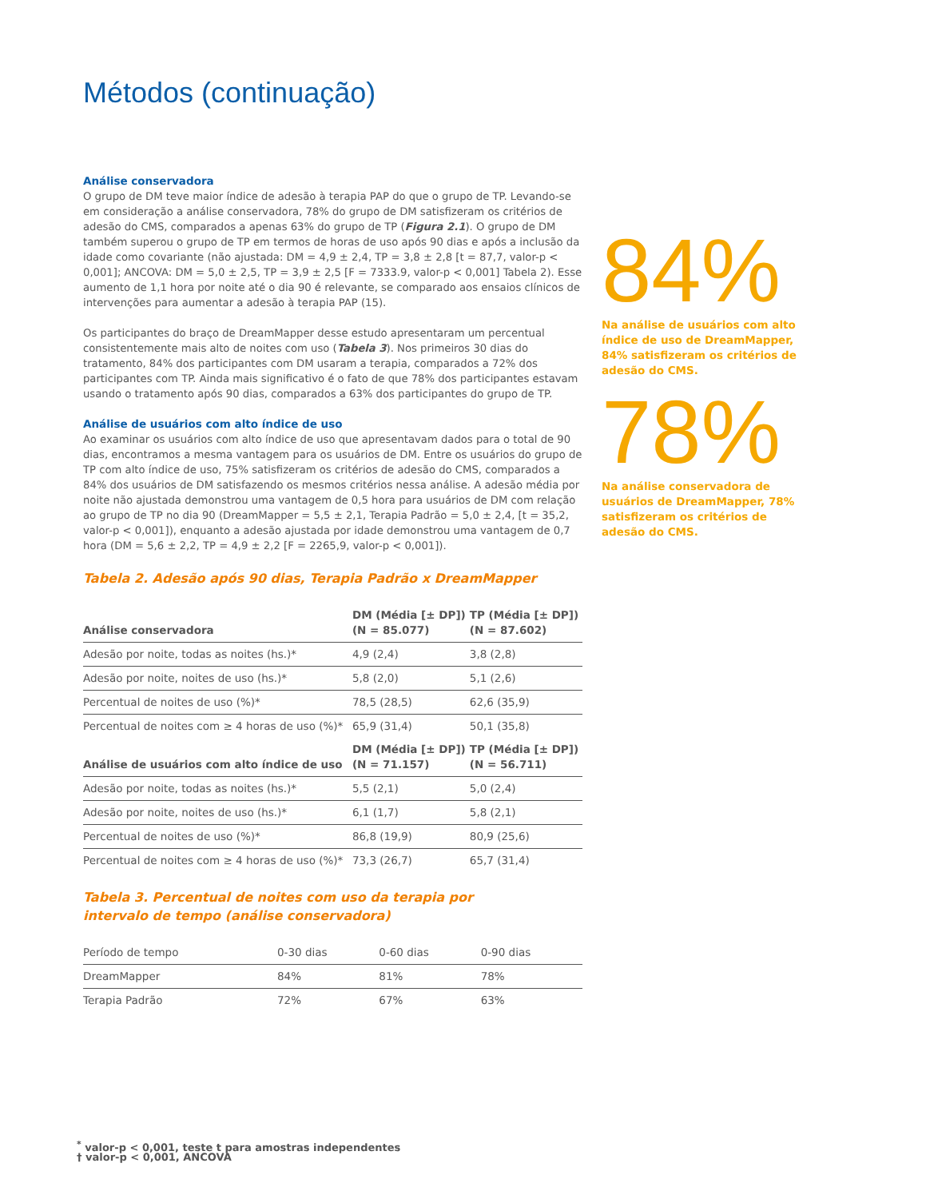Métodos (continuação)
Análise conservadora
O grupo de DM teve maior índice de adesão à terapia PAP do que o grupo de TP. Levando-se em consideração a análise conservadora, 78% do grupo de DM satisfizeram os critérios de adesão do CMS, comparados a apenas 63% do grupo de TP (Figura 2.1). O grupo de DM também superou o grupo de TP em termos de horas de uso após 90 dias e após a inclusão da idade como covariante (não ajustada: DM = 4,9 ± 2,4, TP = 3,8 ± 2,8 [t = 87,7, valor-p < 0,001]; ANCOVA: DM = 5,0 ± 2,5, TP = 3,9 ± 2,5 [F = 7333.9, valor-p < 0,001] Tabela 2). Esse aumento de 1,1 hora por noite até o dia 90 é relevante, se comparado aos ensaios clínicos de intervenções para aumentar a adesão à terapia PAP (15).
Os participantes do braço de DreamMapper desse estudo apresentaram um percentual consistentemente mais alto de noites com uso (Tabela 3). Nos primeiros 30 dias do tratamento, 84% dos participantes com DM usaram a terapia, comparados a 72% dos participantes com TP. Ainda mais significativo é o fato de que 78% dos participantes estavam usando o tratamento após 90 dias, comparados a 63% dos participantes do grupo de TP.
Análise de usuários com alto índice de uso
Ao examinar os usuários com alto índice de uso que apresentavam dados para o total de 90 dias, encontramos a mesma vantagem para os usuários de DM. Entre os usuários do grupo de TP com alto índice de uso, 75% satisfizeram os critérios de adesão do CMS, comparados a 84% dos usuários de DM satisfazendo os mesmos critérios nessa análise. A adesão média por noite não ajustada demonstrou uma vantagem de 0,5 hora para usuários de DM com relação ao grupo de TP no dia 90 (DreamMapper = 5,5 ± 2,1, Terapia Padrão = 5,0 ± 2,4, [t = 35,2, valor-p < 0,001]), enquanto a adesão ajustada por idade demonstrou uma vantagem de 0,7 hora (DM = 5,6 ± 2,2, TP = 4,9 ± 2,2 [F = 2265,9, valor-p < 0,001]).
Tabela 2. Adesão após 90 dias, Terapia Padrão x DreamMapper
| Análise conservadora | DM (Média [± DP]) (N = 85.077) | TP (Média [± DP]) (N = 87.602) |
| --- | --- | --- |
| Adesão por noite, todas as noites (hs.)* | 4,9 (2,4) | 3,8 (2,8) |
| Adesão por noite, noites de uso (hs.)* | 5,8 (2,0) | 5,1 (2,6) |
| Percentual de noites de uso (%)* | 78,5 (28,5) | 62,6 (35,9) |
| Percentual de noites com ≥ 4 horas de uso (%)* | 65,9 (31,4) | 50,1 (35,8) |
| Análise de usuários com alto índice de uso | DM (Média [± DP]) (N = 71.157) | TP (Média [± DP]) (N = 56.711) |
| Adesão por noite, todas as noites (hs.)* | 5,5 (2,1) | 5,0 (2,4) |
| Adesão por noite, noites de uso (hs.)* | 6,1 (1,7) | 5,8 (2,1) |
| Percentual de noites de uso (%)* | 86,8 (19,9) | 80,9 (25,6) |
| Percentual de noites com ≥ 4 horas de uso (%)* | 73,3 (26,7) | 65,7 (31,4) |
Tabela 3. Percentual de noites com uso da terapia por
intervalo de tempo (análise conservadora)
| Período de tempo | 0-30 dias | 0-60 dias | 0-90 dias |
| DreamMapper | 84% | 81% | 78% |
| Terapia Padrão | 72% | 67% | 63% |
<sup>*</sup> valor-p < 0,001, teste t para amostras independentes
† valor-p < 0,001, ANCOVA
84%
Na análise de usuários com alto índice de uso de DreamMapper, 84% satisfizeram os critérios de adesão do CMS.
78%
Na análise conservadora de usuários de DreamMapper, 78% satisfizeram os critérios de adesão do CMS.